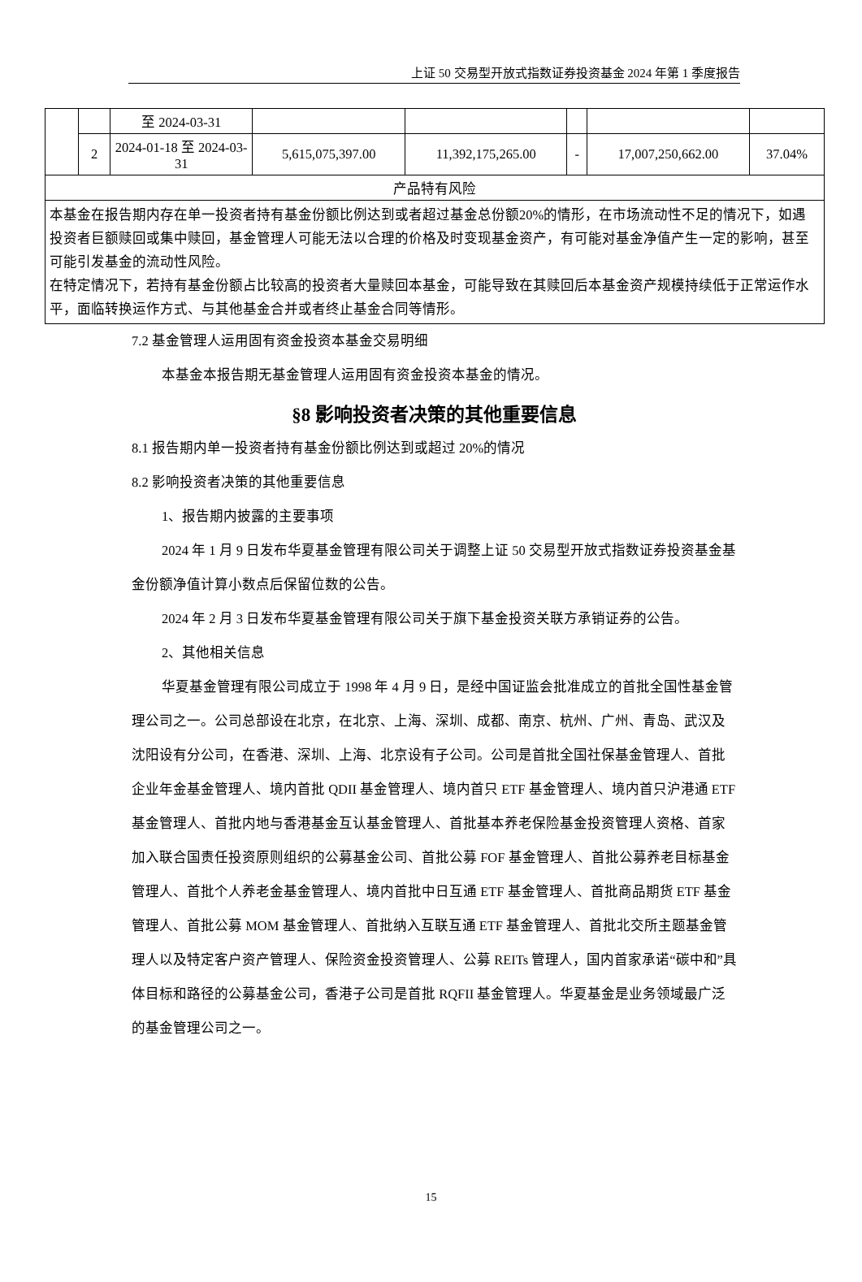上证 50 交易型开放式指数证券投资基金 2024 年第 1 季度报告
| | | 至 2024-03-31 | | | | | |
| | 2 | 2024-01-18 至 2024-03-31 | 5,615,075,397.00 | 11,392,175,265.00 | - | 17,007,250,662.00 | 37.04% |
| 产品特有风险 | | | | | | | |
| 本基金在报告期内存在单一投资者持有基金份额比例达到或者超过基金总份额20%的情形，在市场流动性不足的情况下，如遇投资者巨额赎回或集中赎回，基金管理人可能无法以合理的价格及时变现基金资产，有可能对基金净值产生一定的影响，甚至可能引发基金的流动性风险。 在特定情况下，若持有基金份额占比较高的投资者大量赎回本基金，可能导致在其赎回后本基金资产规模持续低于正常运作水平，面临转换运作方式、与其他基金合并或者终止基金合同等情形。 | | | | | | | |
7.2 基金管理人运用固有资金投资本基金交易明细
本基金本报告期无基金管理人运用固有资金投资本基金的情况。
§8 影响投资者决策的其他重要信息
8.1 报告期内单一投资者持有基金份额比例达到或超过 20%的情况
8.2 影响投资者决策的其他重要信息
1、报告期内披露的主要事项
2024 年 1 月 9 日发布华夏基金管理有限公司关于调整上证 50 交易型开放式指数证券投资基金基金份额净值计算小数点后保留位数的公告。
2024 年 2 月 3 日发布华夏基金管理有限公司关于旗下基金投资关联方承销证券的公告。
2、其他相关信息
华夏基金管理有限公司成立于 1998 年 4 月 9 日，是经中国证监会批准成立的首批全国性基金管理公司之一。公司总部设在北京，在北京、上海、深圳、成都、南京、杭州、广州、青岛、武汉及沈阳设有分公司，在香港、深圳、上海、北京设有子公司。公司是首批全国社保基金管理人、首批企业年金基金管理人、境内首批 QDII 基金管理人、境内首只 ETF 基金管理人、境内首只沪港通 ETF 基金管理人、首批内地与香港基金互认基金管理人、首批基本养老保险基金投资管理人资格、首家加入联合国责任投资原则组织的公募基金公司、首批公募 FOF 基金管理人、首批公募养老目标基金管理人、首批个人养老金基金管理人、境内首批中日互通 ETF 基金管理人、首批商品期货 ETF 基金管理人、首批公募 MOM 基金管理人、首批纳入互联互通 ETF 基金管理人、首批北交所主题基金管理人以及特定客户资产管理人、保险资金投资管理人、公募 REITs 管理人，国内首家承诺“碳中和”具体目标和路径的公募基金公司，香港子公司是首批 RQFII 基金管理人。华夏基金是业务领域最广泛的基金管理公司之一。
15